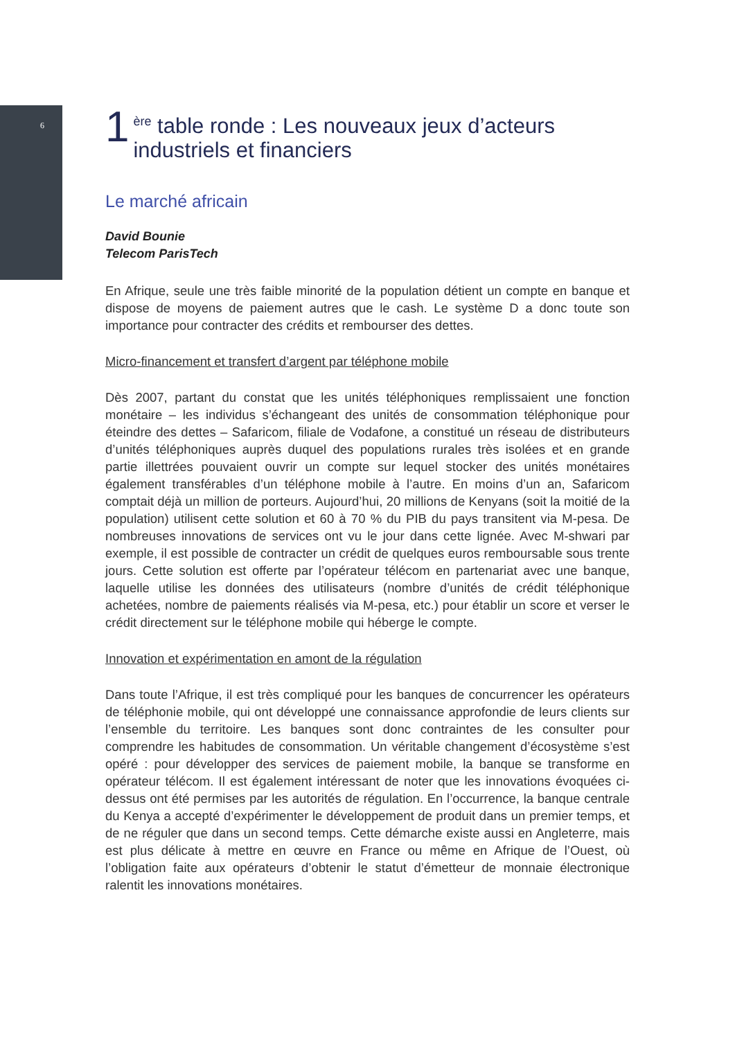6
1 <sup>ère</sup> table ronde : Les nouveaux jeux d’acteurs
industriels et financiers
Le marché africain
David Bounie
Telecom ParisTech
En Afrique, seule une très faible minorité de la population détient un compte en banque et dispose de moyens de paiement autres que le cash. Le système D a donc toute son importance pour contracter des crédits et rembourser des dettes.
Micro-financement et transfert d’argent par téléphone mobile
Dès 2007, partant du constat que les unités téléphoniques remplissaient une fonction monétaire – les individus s’échangeant des unités de consommation téléphonique pour éteindre des dettes – Safaricom, filiale de Vodafone, a constitué un réseau de distributeurs d’unités téléphoniques auprès duquel des populations rurales très isolées et en grande partie illettrées pouvaient ouvrir un compte sur lequel stocker des unités monétaires également transférables d’un téléphone mobile à l’autre. En moins d’un an, Safaricom comptait déjà un million de porteurs. Aujourd’hui, 20 millions de Kenyans (soit la moitié de la population) utilisent cette solution et 60 à 70 % du PIB du pays transitent via M-pesa. De nombreuses innovations de services ont vu le jour dans cette lignée. Avec M-shwari par exemple, il est possible de contracter un crédit de quelques euros remboursable sous trente jours. Cette solution est offerte par l’opérateur télécom en partenariat avec une banque, laquelle utilise les données des utilisateurs (nombre d’unités de crédit téléphonique achetées, nombre de paiements réalisés via M-pesa, etc.) pour établir un score et verser le crédit directement sur le téléphone mobile qui héberge le compte.
Innovation et expérimentation en amont de la régulation
Dans toute l’Afrique, il est très compliqué pour les banques de concurrencer les opérateurs de téléphonie mobile, qui ont développé une connaissance approfondie de leurs clients sur l’ensemble du territoire. Les banques sont donc contraintes de les consulter pour comprendre les habitudes de consommation. Un véritable changement d’écosystème s’est opéré : pour développer des services de paiement mobile, la banque se transforme en opérateur télécom. Il est également intéressant de noter que les innovations évoquées ci-dessus ont été permises par les autorités de régulation. En l’occurrence, la banque centrale du Kenya a accepté d’expérimenter le développement de produit dans un premier temps, et de ne réguler que dans un second temps. Cette démarche existe aussi en Angleterre, mais est plus délicate à mettre en œuvre en France ou même en Afrique de l’Ouest, où l’obligation faite aux opérateurs d’obtenir le statut d’émetteur de monnaie électronique ralentit les innovations monétaires.